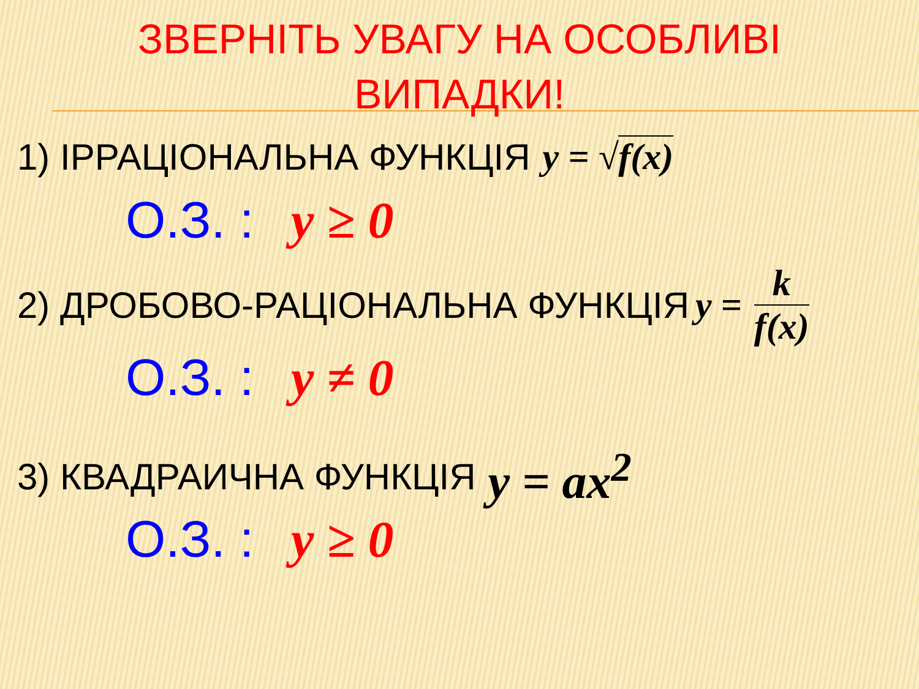ЗВЕРНІТЬ УВАГУ НА ОСОБЛИВІ
ВИПАДКИ!
1) ІРРАЦІОНАЛЬНА ФУНКЦІЯ y = √f(x)
О.З. : y ≥ 0
2) ДРОБОВО-РАЦІОНАЛЬНА ФУНКЦІЯ y = k f(x)
О.З. : y ≠ 0
3) КВАДРАИЧНА ФУНКЦІЯ y = ax<sup>2</sup>
О.З. : y ≥ 0